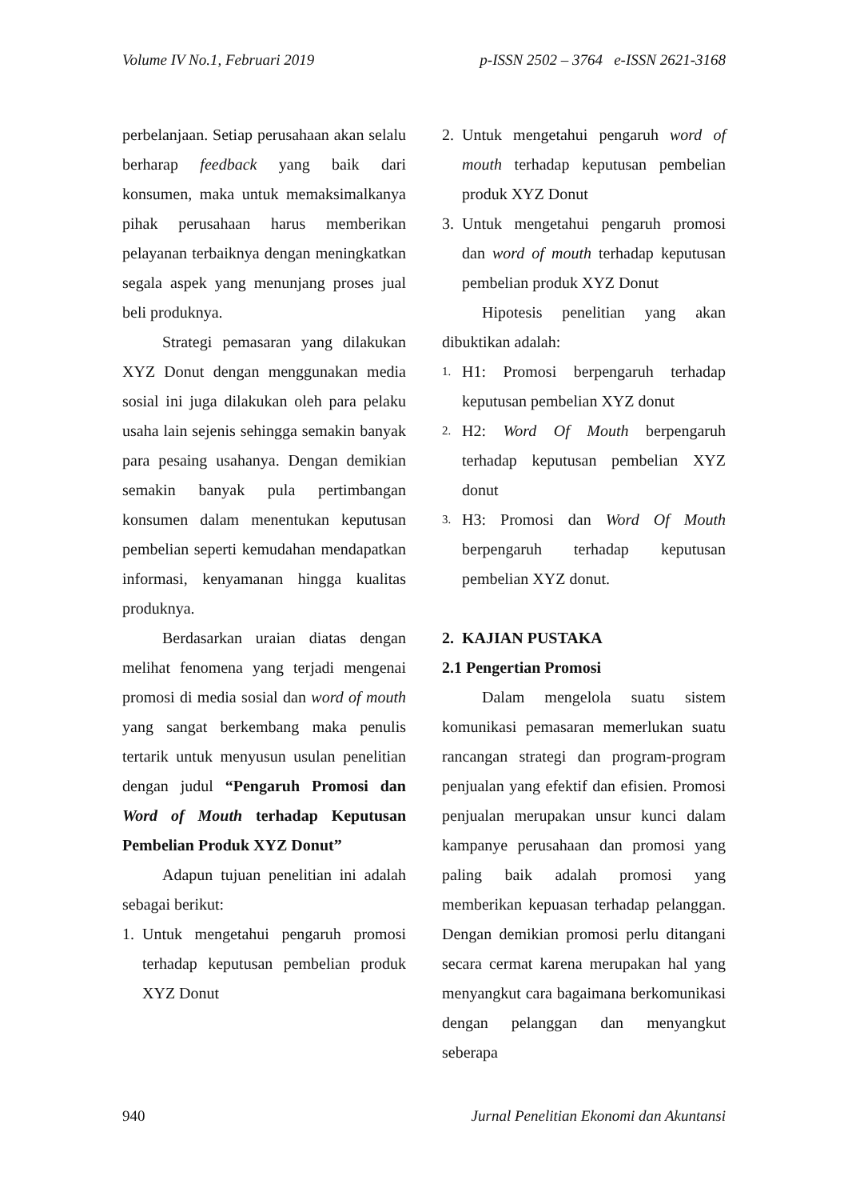Volume IV No.1, Februari 2019 p-ISSN 2502 – 3764 e-ISSN 2621-3168
perbelanjaan. Setiap perusahaan akan selalu berharap feedback yang baik dari konsumen, maka untuk memaksimalkanya pihak perusahaan harus memberikan pelayanan terbaiknya dengan meningkatkan segala aspek yang menunjang proses jual beli produknya.
Strategi pemasaran yang dilakukan XYZ Donut dengan menggunakan media sosial ini juga dilakukan oleh para pelaku usaha lain sejenis sehingga semakin banyak para pesaing usahanya. Dengan demikian semakin banyak pula pertimbangan konsumen dalam menentukan keputusan pembelian seperti kemudahan mendapatkan informasi, kenyamanan hingga kualitas produknya.
Berdasarkan uraian diatas dengan melihat fenomena yang terjadi mengenai promosi di media sosial dan word of mouth yang sangat berkembang maka penulis tertarik untuk menyusun usulan penelitian dengan judul “Pengaruh Promosi dan Word of Mouth terhadap Keputusan Pembelian Produk XYZ Donut”
Adapun tujuan penelitian ini adalah sebagai berikut:
1. Untuk mengetahui pengaruh promosi terhadap keputusan pembelian produk XYZ Donut
2. Untuk mengetahui pengaruh word of mouth terhadap keputusan pembelian produk XYZ Donut
3. Untuk mengetahui pengaruh promosi dan word of mouth terhadap keputusan pembelian produk XYZ Donut
Hipotesis penelitian yang akan dibuktikan adalah:
1. H1: Promosi berpengaruh terhadap keputusan pembelian XYZ donut
2. H2: Word Of Mouth berpengaruh terhadap keputusan pembelian XYZ donut
3. H3: Promosi dan Word Of Mouth berpengaruh terhadap keputusan pembelian XYZ donut.
2. KAJIAN PUSTAKA
2.1 Pengertian Promosi
Dalam mengelola suatu sistem komunikasi pemasaran memerlukan suatu rancangan strategi dan program-program penjualan yang efektif dan efisien. Promosi penjualan merupakan unsur kunci dalam kampanye perusahaan dan promosi yang paling baik adalah promosi yang memberikan kepuasan terhadap pelanggan. Dengan demikian promosi perlu ditangani secara cermat karena merupakan hal yang menyangkut cara bagaimana berkomunikasi dengan pelanggan dan menyangkut seberapa
940 Jurnal Penelitian Ekonomi dan Akuntansi